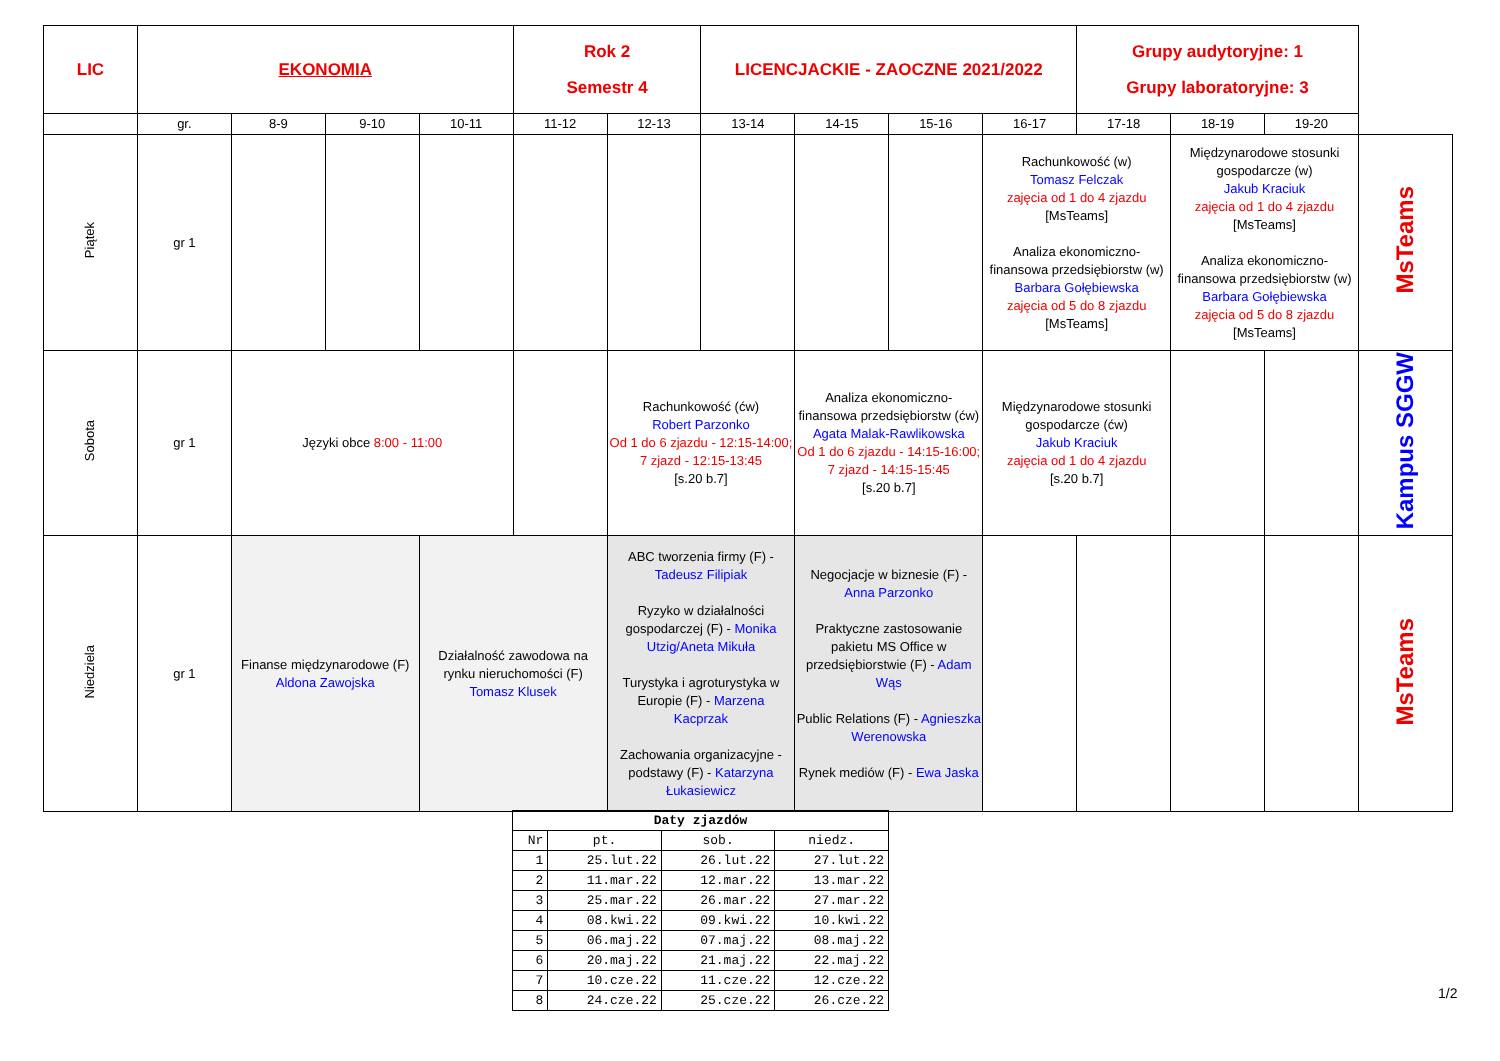| LIC | EKONOMIA | | | | Rok 2 Semestr 4 | | LICENCJACKIE - ZAOCZNE 2021/2022 | | | | Grupy audytoryjne: 1 Grupy laboratoryjne: 3 | | | |
| | gr. | 8-9 | 9-10 | 10-11 | 11-12 | 12-13 | 13-14 | 14-15 | 15-16 | 16-17 | 17-18 | 18-19 | 19-20 | |
| Piątek | gr 1 | | | | | | | | | Rachunkowość (w) Tomasz Felczak zajęcia od 1 do 4 zjazdu [MsTeams] Analiza ekonomiczno-finansowa przedsiębiorstw (w) Barbara Gołębiewska zajęcia od 5 do 8 zjazdu [MsTeams] | | Międzynarodowe stosunki gospodarcze (w) Jakub Kraciuk zajęcia od 1 do 4 zjazdu [MsTeams] Analiza ekonomiczno-finansowa przedsiębiorstw (w) Barbara Gołębiewska zajęcia od 5 do 8 zjazdu [MsTeams] | | MsTeams |
| Sobota | gr 1 | Języki obce 8:00 - 11:00 | | | | Rachunkowość (ćw) Robert Parzonko Od 1 do 6 zjazdu - 12:15-14:00; 7 zjazd - 12:15-13:45 [s.20 b.7] | | Analiza ekonomiczno-finansowa przedsiębiorstw (ćw) Agata Malak-Rawlikowska Od 1 do 6 zjazdu - 14:15-16:00; 7 zjazd - 14:15-15:45 [s.20 b.7] | | Międzynarodowe stosunki gospodarcze (ćw) Jakub Kraciuk zajęcia od 1 do 4 zjazdu [s.20 b.7] | | | | Kampus SGGW |
| Niedziela | gr 1 | Finanse międzynarodowe (F) Aldona Zawojska | | Działalność zawodowa na rynku nieruchomości (F) Tomasz Klusek | | ABC tworzenia firmy (F) - Tadeusz Filipiak Ryzyko w działalności gospodarczej (F) - Monika Utzig/Aneta Mikuła Turystyka i agroturystyka w Europie (F) - Marzena Kacprzak Zachowania organizacyjne - podstawy (F) - Katarzyna Łukasiewicz | | Negocjacje w biznesie (F) - Anna Parzonko Praktyczne zastosowanie pakietu MS Office w przedsiębiorstwie (F) - Adam Wąs Public Relations (F) - Agnieszka Werenowska Rynek mediów (F) - Ewa Jaska | | | | | | MsTeams |
| Daty zjazdów | | | |
| --- | --- | --- | --- |
| Nr | pt. | sob. | niedz. |
| 1 | 25.lut.22 | 26.lut.22 | 27.lut.22 |
| 2 | 11.mar.22 | 12.mar.22 | 13.mar.22 |
| 3 | 25.mar.22 | 26.mar.22 | 27.mar.22 |
| 4 | 08.kwi.22 | 09.kwi.22 | 10.kwi.22 |
| 5 | 06.maj.22 | 07.maj.22 | 08.maj.22 |
| 6 | 20.maj.22 | 21.maj.22 | 22.maj.22 |
| 7 | 10.cze.22 | 11.cze.22 | 12.cze.22 |
| 8 | 24.cze.22 | 25.cze.22 | 26.cze.22 |
1/2